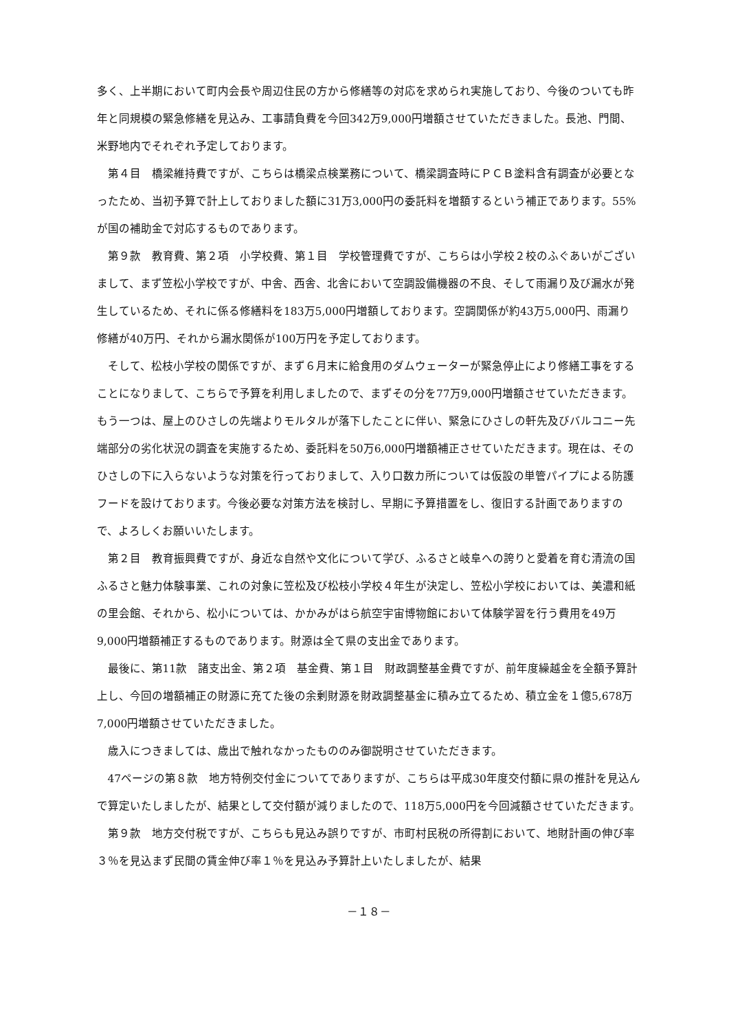多く、上半期において町内会長や周辺住民の方から修繕等の対応を求められ実施しており、今後のついても昨年と同規模の緊急修繕を見込み、工事請負費を今回342万9,000円増額させていただきました。長池、門間、米野地内でそれぞれ予定しております。
第４目　橋梁維持費ですが、こちらは橋梁点検業務について、橋梁調査時にＰＣＢ塗料含有調査が必要となったため、当初予算で計上しておりました額に31万3,000円の委託料を増額するという補正であります。55%が国の補助金で対応するものであります。
第９款　教育費、第２項　小学校費、第１目　学校管理費ですが、こちらは小学校２校のふぐあいがございまして、まず笠松小学校ですが、中舎、西舎、北舎において空調設備機器の不良、そして雨漏り及び漏水が発生しているため、それに係る修繕料を183万5,000円増額しております。空調関係が約43万5,000円、雨漏り修繕が40万円、それから漏水関係が100万円を予定しております。
そして、松枝小学校の関係ですが、まず６月末に給食用のダムウェーターが緊急停止により修繕工事をすることになりまして、こちらで予算を利用しましたので、まずその分を77万9,000円増額させていただきます。もう一つは、屋上のひさしの先端よりモルタルが落下したことに伴い、緊急にひさしの軒先及びバルコニー先端部分の劣化状況の調査を実施するため、委託料を50万6,000円増額補正させていただきます。現在は、そのひさしの下に入らないような対策を行っておりまして、入り口数カ所については仮設の単管パイプによる防護フードを設けております。今後必要な対策方法を検討し、早期に予算措置をし、復旧する計画でありますので、よろしくお願いいたします。
第２目　教育振興費ですが、身近な自然や文化について学び、ふるさと岐阜への誇りと愛着を育む清流の国ふるさと魅力体験事業、これの対象に笠松及び松枝小学校４年生が決定し、笠松小学校においては、美濃和紙の里会館、それから、松小については、かかみがはら航空宇宙博物館において体験学習を行う費用を49万9,000円増額補正するものであります。財源は全て県の支出金であります。
最後に、第11款　諸支出金、第２項　基金費、第１目　財政調整基金費ですが、前年度繰越金を全額予算計上し、今回の増額補正の財源に充てた後の余剰財源を財政調整基金に積み立てるため、積立金を１億5,678万7,000円増額させていただきました。
歳入につきましては、歳出で触れなかったもののみ御説明させていただきます。
47ページの第８款　地方特例交付金についてでありますが、こちらは平成30年度交付額に県の推計を見込んで算定いたしましたが、結果として交付額が減りましたので、118万5,000円を今回減額させていただきます。
第９款　地方交付税ですが、こちらも見込み誤りですが、市町村民税の所得割において、地財計画の伸び率３％を見込まず民間の賃金伸び率１％を見込み予算計上いたしましたが、結果
－１８－